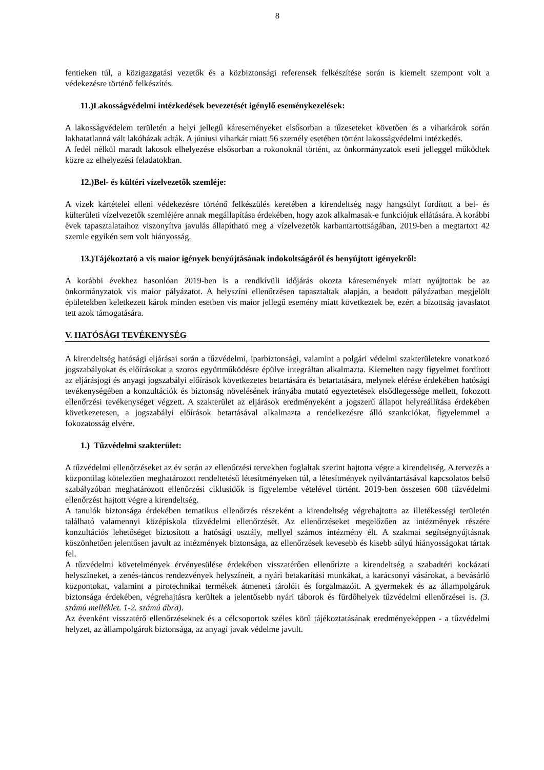8
fentieken túl, a közigazgatási vezetők és a közbiztonsági referensek felkészítése során is kiemelt szempont volt a védekezésre történő felkészítés.
11.)Lakosságvédelmi intézkedések bevezetését igénylő eseménykezelések:
A lakosságvédelem területén a helyi jellegű káreseményeket elsősorban a tűzeseteket követően és a viharkárok során lakhatatlanná vált lakóházak adták. A júniusi viharkár miatt 56 személy esetében történt lakosságvédelmi intézkedés.
A fedél nélkül maradt lakosok elhelyezése elsősorban a rokonoknál történt, az önkormányzatok eseti jelleggel működtek közre az elhelyezési feladatokban.
12.)Bel- és kültéri vízelvezetők szemléje:
A vizek kártételei elleni védekezésre történő felkészülés keretében a kirendeltség nagy hangsúlyt fordított a bel- és külterületi vízelvezetők szemléjére annak megállapítása érdekében, hogy azok alkalmasak-e funkciójuk ellátására. A korábbi évek tapasztalataihoz viszonyítva javulás állapítható meg a vízelvezetők karbantartottságában, 2019-ben a megtartott 42 szemle egyikén sem volt hiányosság.
13.)Tájékoztató a vis maior igények benyújtásának indokoltságáról és benyújtott igényekről:
A korábbi évekhez hasonlóan 2019-ben is a rendkívüli időjárás okozta káresemények miatt nyújtottak be az önkormányzatok vis maior pályázatot. A helyszíni ellenőrzésen tapasztaltak alapján, a beadott pályázatban megjelölt épületekben keletkezett károk minden esetben vis maior jellegű esemény miatt következtek be, ezért a bizottság javaslatot tett azok támogatására.
V. HATÓSÁGI TEVÉKENYSÉG
A kirendeltség hatósági eljárásai során a tűzvédelmi, iparbiztonsági, valamint a polgári védelmi szakterületekre vonatkozó jogszabályokat és előírásokat a szoros együttműködésre épülve integráltan alkalmazta. Kiemelten nagy figyelmet fordított az eljárásjogi és anyagi jogszabályi előírások következetes betartására és betartatására, melynek elérése érdekében hatósági tevékenységében a konzultációk és biztonság növelésének irányába mutató egyeztetések elsődlegessége mellett, fokozott ellenőrzési tevékenységet végzett. A szakterület az eljárások eredményeként a jogszerű állapot helyreállítása érdekében következetesen, a jogszabályi előírások betartásával alkalmazta a rendelkezésre álló szankciókat, figyelemmel a fokozatosság elvére.
1.) Tűzvédelmi szakterület:
A tűzvédelmi ellenőrzéseket az év során az ellenőrzési tervekben foglaltak szerint hajtotta végre a kirendeltség. A tervezés a központilag kötelezően meghatározott rendeltetésű létesítményeken túl, a létesítmények nyilvántartásával kapcsolatos belső szabályzóban meghatározott ellenőrzési ciklusidők is figyelembe vételével történt. 2019-ben összesen 608 tűzvédelmi ellenőrzést hajtott végre a kirendeltség.
A tanulók biztonsága érdekében tematikus ellenőrzés részeként a kirendeltség végrehajtotta az illetékességi területén található valamennyi középiskola tűzvédelmi ellenőrzését. Az ellenőrzéseket megelőzően az intézmények részére konzultációs lehetőséget biztosított a hatósági osztály, mellyel számos intézmény élt. A szakmai segítségnyújtásnak köszönhetően jelentősen javult az intézmények biztonsága, az ellenőrzések kevesebb és kisebb súlyú hiányosságokat tártak fel.
A tűzvédelmi követelmények érvényesülése érdekében visszatérően ellenőrizte a kirendeltség a szabadtéri kockázati helyszíneket, a zenés-táncos rendezvények helyszíneit, a nyári betakarítási munkákat, a karácsonyi vásárokat, a bevásárló központokat, valamint a pirotechnikai termékek átmeneti tárolóit és forgalmazóit. A gyermekek és az állampolgárok biztonsága érdekében, végrehajtásra kerültek a jelentősebb nyári táborok és fürdőhelyek tűzvédelmi ellenőrzései is. (3. számú melléklet. 1-2. számú ábra).
Az évenként visszatérő ellenőrzéseknek és a célcsoportok széles körű tájékoztatásának eredményeképpen - a tűzvédelmi helyzet, az állampolgárok biztonsága, az anyagi javak védelme javult.